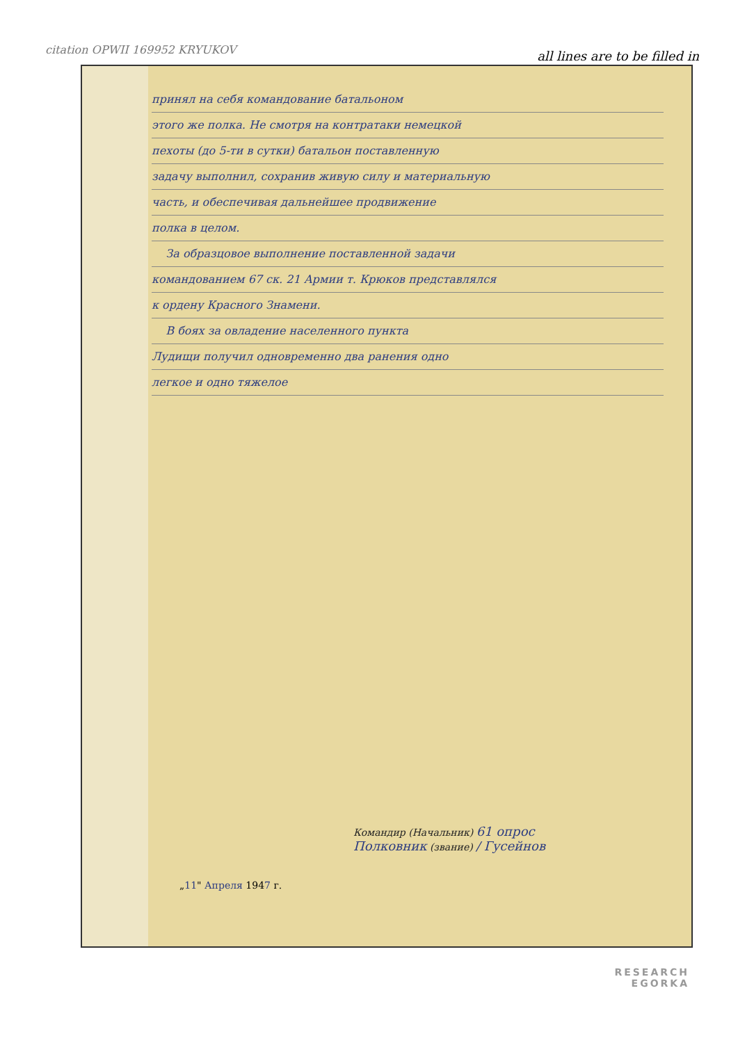citation OPWII 169952 KRYUKOV
all lines are to be filled in
принял на себя командование батальоном
этого же полка. Не смотря на контратаки немецкой
пехоты (до 5-ти в сутки) батальон поставленную
задачу выполнил, сохранив живую силу и материальную
часть, и обеспечивая дальнейшее продвижение
полка в целом.
За образцовое выполнение поставленной задачи
командованием 67 ск. 21 Армии т. Крюков представлялся
к ордену Красного Знамени.
В боях за овладение населенного пункта
Лудищи получил одновременно два ранения одно
легкое и одно тяжелое
Командир (Начальник) 61 опрос
Полковник (звание) / Гусейнов
„11" Апреля 1947 г.
RESEARCH
EGORKA